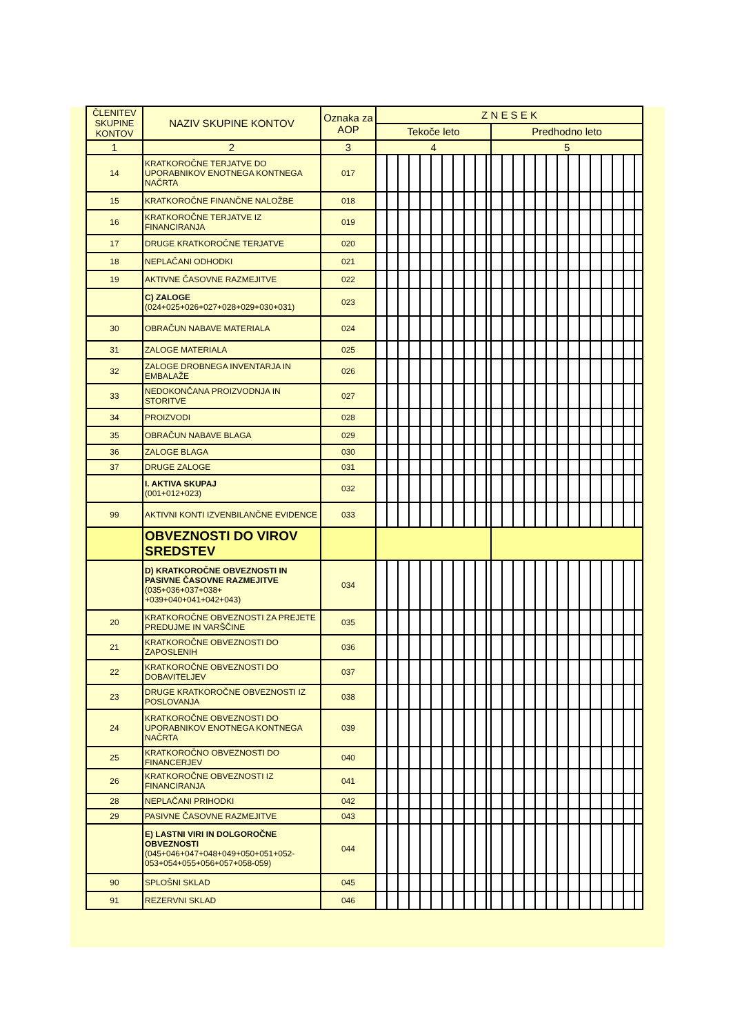| ČLENITEV SKUPINE KONTOV | NAZIV SKUPINE KONTOV | Oznaka za AOP | Z N E S E K | |
| --- | --- | --- | --- | --- |
| | | | Tekoče leto | Predhodno leto |
| 1 | 2 | 3 | 4 | 5 |
| 14 | KRATKOROČNE TERJATVE DO UPORABNIKOV ENOTNEGA KONTNEGA NAČRTA | 017 | | |
| 15 | KRATKOROČNE FINANČNE NALOŽBE | 018 | | |
| 16 | KRATKOROČNE TERJATVE IZ FINANCIRANJA | 019 | | |
| 17 | DRUGE KRATKOROČNE TERJATVE | 020 | | |
| 18 | NEPLAČANI ODHODKI | 021 | | |
| 19 | AKTIVNE ČASOVNE RAZMEJITVE | 022 | | |
| | C) ZALOGE (024+025+026+027+028+029+030+031) | 023 | | |
| 30 | OBRAČUN NABAVE MATERIALA | 024 | | |
| 31 | ZALOGE MATERIALA | 025 | | |
| 32 | ZALOGE DROBNEGA INVENTARJA IN EMBALAŽE | 026 | | |
| 33 | NEDOKONČANA PROIZVODNJA IN STORITVE | 027 | | |
| 34 | PROIZVODI | 028 | | |
| 35 | OBRAČUN NABAVE BLAGA | 029 | | |
| 36 | ZALOGE BLAGA | 030 | | |
| 37 | DRUGE ZALOGE | 031 | | |
| | I. AKTIVA SKUPAJ (001+012+023) | 032 | | |
| 99 | AKTIVNI KONTI IZVENBILANČNE EVIDENCE | 033 | | |
| | OBVEZNOSTI DO VIROV SREDSTEV | | | |
| | D) KRATKOROČNE OBVEZNOSTI IN PASIVNE ČASOVNE RAZMEJITVE (035+036+037+038+ +039+040+041+042+043) | 034 | | |
| 20 | KRATKOROČNE OBVEZNOSTI ZA PREJETE PREDUJME IN VARŠČINE | 035 | | |
| 21 | KRATKOROČNE OBVEZNOSTI DO ZAPOSLENIH | 036 | | |
| 22 | KRATKOROČNE OBVEZNOSTI DO DOBAVITELJEV | 037 | | |
| 23 | DRUGE KRATKOROČNE OBVEZNOSTI IZ POSLOVANJA | 038 | | |
| 24 | KRATKOROČNE OBVEZNOSTI DO UPORABNIKOV ENOTNEGA KONTNEGA NAČRTA | 039 | | |
| 25 | KRATKOROČNO OBVEZNOSTI DO FINANCERJEV | 040 | | |
| 26 | KRATKOROČNE OBVEZNOSTI IZ FINANCIRANJA | 041 | | |
| 28 | NEPLAČANI PRIHODKI | 042 | | |
| 29 | PASIVNE ČASOVNE RAZMEJITVE | 043 | | |
| | E) LASTNI VIRI IN DOLGOROČNE OBVEZNOSTI (045+046+047+048+049+050+051+052-053+054+055+056+057+058-059) | 044 | | |
| 90 | SPLOŠNI SKLAD | 045 | | |
| 91 | REZERVNI SKLAD | 046 | | |